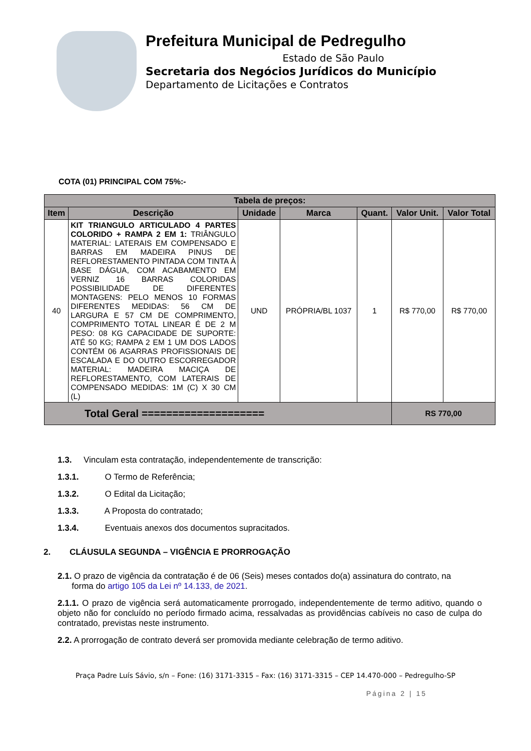Prefeitura Municipal de Pedregulho
Estado de São Paulo
Secretaria dos Negócios Jurídicos do Município
Departamento de Licitações e Contratos
COTA (01) PRINCIPAL COM 75%:-
| Tabela de preços: | | | | | | |
| --- | --- | --- | --- | --- | --- | --- |
| Item | Descrição | Unidade | Marca | Quant. | Valor Unit. | Valor Total |
| 40 | KIT TRIANGULO ARTICULADO 4 PARTES COLORIDO + RAMPA 2 EM 1: TRIÂNGULO MATERIAL: LATERAIS EM COMPENSADO E BARRAS EM MADEIRA PINUS DE REFLORESTAMENTO PINTADA COM TINTA À BASE DÁGUA, COM ACABAMENTO EM VERNIZ 16 BARRAS COLORIDAS POSSIBILIDADE DE DIFERENTES MONTAGENS: PELO MENOS 10 FORMAS DIFERENTES MEDIDAS: 56 CM DE LARGURA E 57 CM DE COMPRIMENTO, COMPRIMENTO TOTAL LINEAR É DE 2 M PESO: 08 KG CAPACIDADE DE SUPORTE: ATÉ 50 KG; RAMPA 2 EM 1 UM DOS LADOS CONTÉM 06 AGARRAS PROFISSIONAIS DE ESCALADA E DO OUTRO ESCORREGADOR MATERIAL: MADEIRA MACIÇA DE REFLORESTAMENTO, COM LATERAIS DE COMPENSADO MEDIDAS: 1M (C) X 30 CM (L) | UND | PRÓPRIA/BL 1037 | 1 | R$ 770,00 | R$ 770,00 |
| Total Geral ==================== | | | | | RS 770,00 | |
1.3. Vinculam esta contratação, independentemente de transcrição:
1.3.1. O Termo de Referência;
1.3.2. O Edital da Licitação;
1.3.3. A Proposta do contratado;
1.3.4. Eventuais anexos dos documentos supracitados.
2. CLÁUSULA SEGUNDA – VIGÊNCIA E PRORROGAÇÃO
2.1. O prazo de vigência da contratação é de 06 (Seis) meses contados do(a) assinatura do contrato, na
forma do artigo 105 da Lei nº 14.133, de 2021.
2.1.1. O prazo de vigência será automaticamente prorrogado, independentemente de termo aditivo, quando o objeto não for concluído no período firmado acima, ressalvadas as providências cabíveis no caso de culpa do contratado, previstas neste instrumento.
2.2. A prorrogação de contrato deverá ser promovida mediante celebração de termo aditivo.
Praça Padre Luís Sávio, s/n – Fone: (16) 3171-3315 – Fax: (16) 3171-3315 – CEP 14.470-000 – Pedregulho-SP
Página 2 | 15